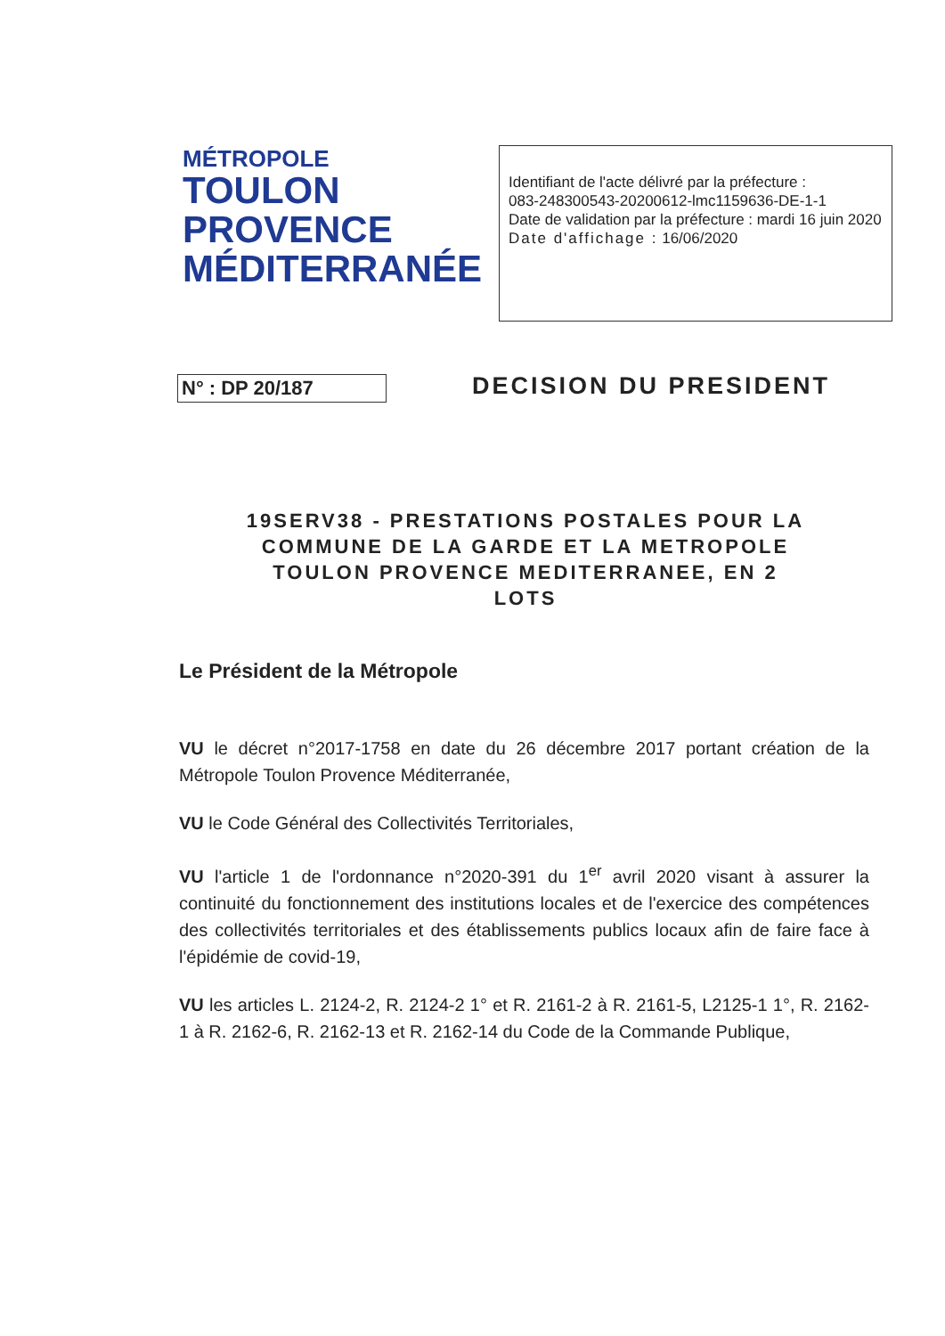MÉTROPOLE
TOULON
PROVENCE
MÉDITERRANÉE
Identifiant de l'acte délivré par la préfecture :
083-248300543-20200612-lmc1159636-DE-1-1
Date de validation par la préfecture : mardi 16 juin 2020
Date d'affichage : 16/06/2020
N° : DP 20/187 DECISION DU PRESIDENT
19SERV38 - PRESTATIONS POSTALES POUR LA COMMUNE DE LA GARDE ET LA METROPOLE TOULON PROVENCE MEDITERRANEE, EN 2 LOTS
Le Président de la Métropole
VU le décret n°2017-1758 en date du 26 décembre 2017 portant création de la Métropole Toulon Provence Méditerranée,
VU le Code Général des Collectivités Territoriales,
VU l'article 1 de l'ordonnance n°2020-391 du 1<sup>er</sup> avril 2020 visant à assurer la continuité du fonctionnement des institutions locales et de l'exercice des compétences des collectivités territoriales et des établissements publics locaux afin de faire face à l'épidémie de covid-19,
VU les articles L. 2124-2, R. 2124-2 1° et R. 2161-2 à R. 2161-5, L2125-1 1°, R. 2162-1 à R. 2162-6, R. 2162-13 et R. 2162-14 du Code de la Commande Publique,